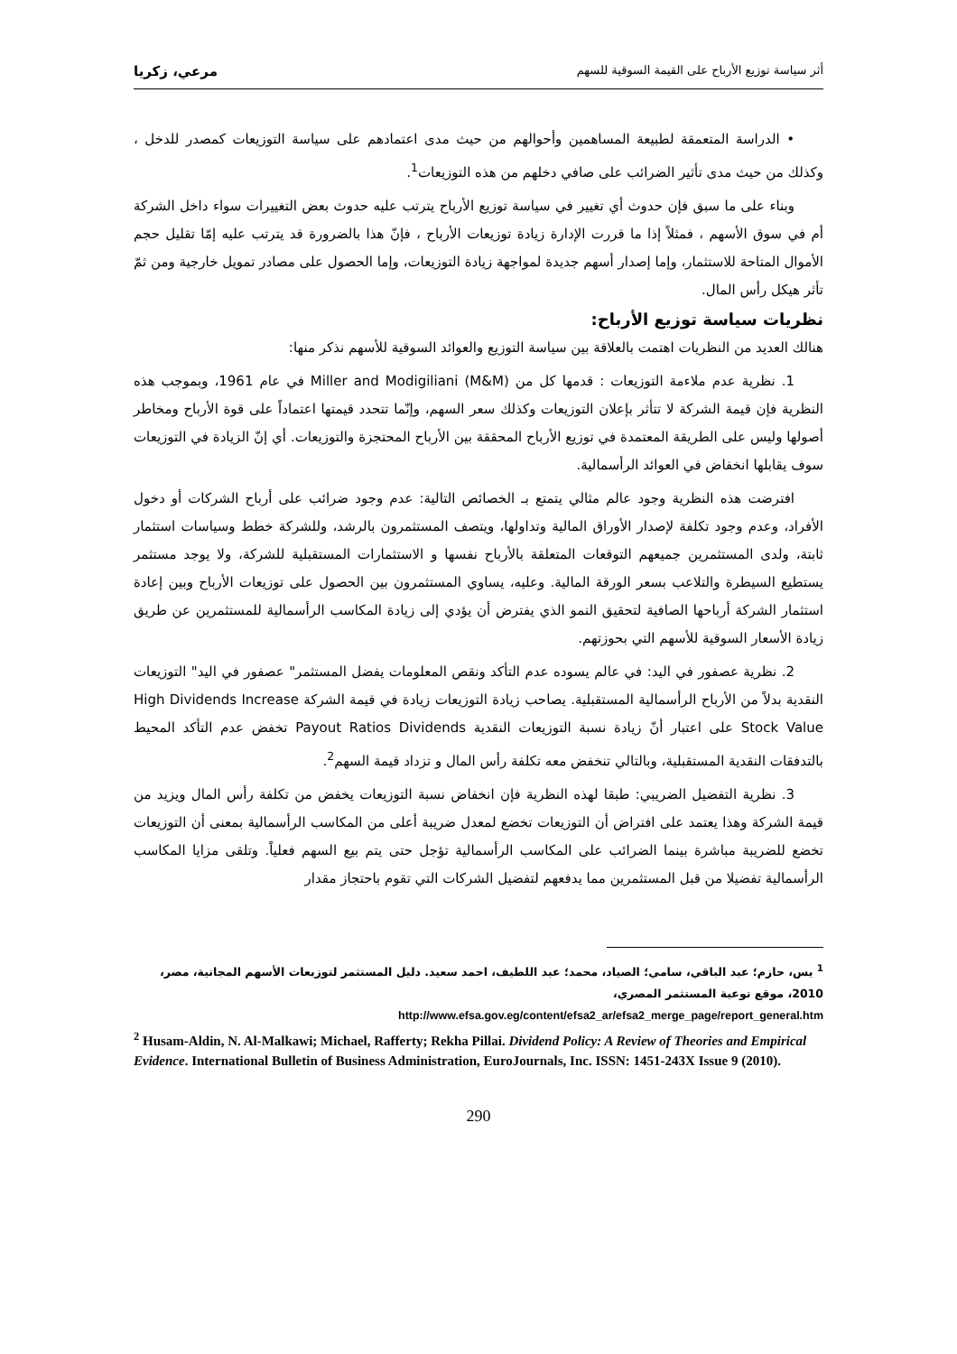أثر سياسة توزيع الأرباح على القيمة السوقية للسهم مرعي، زكريا
• الدراسة المتعمقة لطبيعة المساهمين وأحوالهم من حيث مدى اعتمادهم على سياسة التوزيعات كمصدر للدخل ، وكذلك من حيث مدى تأثير الضرائب على صافي دخلهم من هذه التوزيعات<sup>1</sup>.
وبناء على ما سبق فإن حدوث أي تغيير في سياسة توزيع الأرباح يترتب عليه حدوث بعض التغييرات سواء داخل الشركة أم في سوق الأسهم ، فمثلاً إذا ما قررت الإدارة زيادة توزيعات الأرباح ، فإنّ هذا بالضرورة قد يترتب عليه إمّا تقليل حجم الأموال المتاحة للاستثمار، وإما إصدار أسهم جديدة لمواجهة زيادة التوزيعات، وإما الحصول على مصادر تمويل خارجية ومن ثمّ تأثر هيكل رأس المال.
نظريات سياسة توزيع الأرباح:
هنالك العديد من النظريات اهتمت بالعلاقة بين سياسة التوزيع والعوائد السوقية للأسهم نذكر منها:
1. نظرية عدم ملاءمة التوزيعات : قدمها كل من Miller and Modigiliani (M&M) في عام 1961، وبموجب هذه النظرية فإن قيمة الشركة لا تتأثر بإعلان التوزيعات وكذلك سعر السهم، وإنّما تتحدد قيمتها اعتماداً على قوة الأرباح ومخاطر أصولها وليس على الطريقة المعتمدة في توزيع الأرباح المحققة بين الأرباح المحتجزة والتوزيعات. أي إنّ الزيادة في التوزيعات سوف يقابلها انخفاض في العوائد الرأسمالية.
افترضت هذه النظرية وجود عالم مثالي يتمتع بـ الخصائص التالية: عدم وجود ضرائب على أرباح الشركات أو دخول الأفراد، وعدم وجود تكلفة لإصدار الأوراق المالية وتداولها، ويتصف المستثمرون بالرشد، وللشركة خطط وسياسات استثمار ثابتة، ولدى المستثمرين جميعهم التوقعات المتعلقة بالأرباح نفسها و الاستثمارات المستقبلية للشركة، ولا يوجد مستثمر يستطيع السيطرة والتلاعب بسعر الورقة المالية. وعليه، يساوي المستثمرون بين الحصول على توزيعات الأرباح وبين إعادة استثمار الشركة أرباحها الصافية لتحقيق النمو الذي يفترض أن يؤدي إلى زيادة المكاسب الرأسمالية للمستثمرين عن طريق زيادة الأسعار السوقية للأسهم التي بحوزتهم.
2. نظرية عصفور في اليد: في عالم يسوده عدم التأكد ونقص المعلومات يفضل المستثمر" عصفور في اليد" التوزيعات النقدية بدلاً من الأرباح الرأسمالية المستقبلية. يصاحب زيادة التوزيعات زيادة في قيمة الشركة High Dividends Increase Stock Value على اعتبار أنّ زيادة نسبة التوزيعات النقدية Payout Ratios Dividends تخفض عدم التأكد المحيط بالتدفقات النقدية المستقبلية، وبالتالي تنخفض معه تكلفة رأس المال و تزداد قيمة السهم<sup>2</sup>.
3. نظرية التفضيل الضريبي: طبقا لهذه النظرية فإن انخفاض نسبة التوزيعات يخفض من تكلفة رأس المال ويزيد من قيمة الشركة وهذا يعتمد على افتراض أن التوزيعات تخضع لمعدل ضريبة أعلى من المكاسب الرأسمالية بمعنى أن التوزيعات تخضع للضريبة مباشرة بينما الضرائب على المكاسب الرأسمالية تؤجل حتى يتم بيع السهم فعلياً. وتلقى مزايا المكاسب الرأسمالية تفضيلا من قبل المستثمرين مما يدفعهم لتفضيل الشركات التي تقوم باحتجاز مقدار
<sup>1</sup> يس، حازم؛ عبد الباقي، سامي؛ الصياد، محمد؛ عبد اللطيف، احمد سعيد. دليل المستثمر لتوزيعات الأسهم المجانية، مصر، 2010، موقع توعية المستثمر المصري،
http://www.efsa.gov.eg/content/efsa2_ar/efsa2_merge_page/report_general.htm
<sup>2</sup> Husam-Aldin, N. Al-Malkawi; Michael, Rafferty; Rekha Pillai. Dividend Policy: A Review of Theories and Empirical Evidence. International Bulletin of Business Administration, EuroJournals, Inc. ISSN: 1451-243X Issue 9 (2010).
290